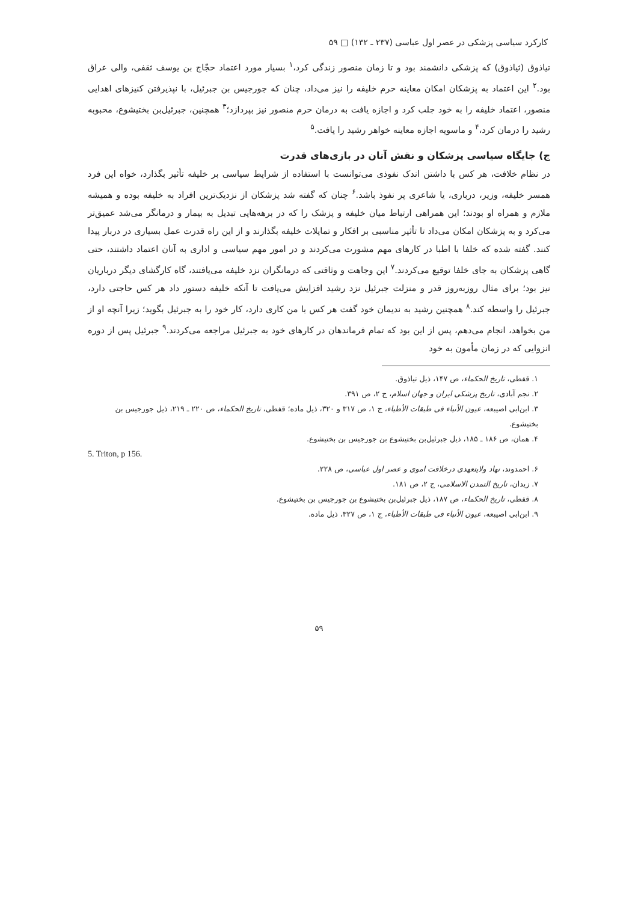کارکرد سیاسی پزشکی در عصر اول عباسی (۲۳۷ ـ ۱۳۲) □ ۵۹
تیاذوق (ثیاذوق) که پزشکی دانشمند بود و تا زمان منصور زندگی کرد،<sup>۱</sup> بسیار مورد اعتماد حجّاج بن یوسف ثقفی، والی عراق بود.<sup>۲</sup> این اعتماد به پزشکان امکان معاینه حرم خلیفه را نیز می‌داد، چنان که جورجیس بن جبرئیل، با نپذیرفتن کنیزهای اهدایی منصور، اعتماد خلیفه را به خود جلب کرد و اجازه یافت به درمان حرم منصور نیز بپردازد؛<sup>۳</sup> همچنین، جبرئیل‌بن بختیشوع، محبوبه رشید را درمان کرد،<sup>۴</sup> و ماسویه اجازه معاینه خواهر رشید را یافت.<sup>۵</sup>
ج) جایگاه سیاسی پزشکان و نقش آنان در بازی‌های قدرت
در نظام خلافت، هر کس با داشتن اندک نفوذی می‌توانست با استفاده از شرایط سیاسی بر خلیفه تأثیر بگذارد، خواه این فرد همسر خلیفه، وزیر، درباری، یا شاعری پر نفوذ باشد.<sup>۶</sup> چنان که گفته شد پزشکان از نزدیک‌ترین افراد به خلیفه بوده و همیشه ملازم و همراه او بودند؛ این همراهی ارتباط میان خلیفه و پزشک را که در برهه‌هایی تبدیل به بیمار و درمانگر می‌شد عمیق‌تر می‌کرد و به پزشکان امکان می‌داد تا تأثیر مناسبی بر افکار و تمایلات خلیفه بگذارند و از این راه قدرت عمل بسیاری در دربار پیدا کنند. گفته شده که خلفا با اطبا در کارهای مهم مشورت می‌کردند و در امور مهم سیاسی و اداری به آنان اعتماد داشتند، حتی گاهی پزشکان به جای خلفا توقیع می‌کردند.<sup>۷</sup> این وجاهت و وثاقتی که درمانگران نزد خلیفه می‌یافتند، گاه کارگشای دیگر درباریان نیز بود؛ برای مثال روزبه‌روز قدر و منزلت جبرئیل نزد رشید افزایش می‌یافت تا آنکه خلیفه دستور داد هر کس حاجتی دارد، جبرئیل را واسطه کند.<sup>۸</sup> همچنین رشید به ندیمان خود گفت هر کس با من کاری دارد، کار خود را به جبرئیل بگوید؛ زیرا آنچه او از من بخواهد، انجام می‌دهم، پس از این بود که تمام فرماندهان در کارهای خود به جبرئیل مراجعه می‌کردند.<sup>۹</sup> جبرئیل پس از دوره انزوایی که در زمان مأمون به خود
۱. قفطی، تاریخ الحکماء، ص ۱۴۷، ذیل تیاذوق.
۲. نجم آبادی، تاریخ پزشکی ایران و جهان اسلام، ج ۲، ص ۳۹۱.
۳. ابن‌ابی اصیبعه، عیون الأنباء فی طبقات الأطباء، ج ۱، ص ۳۱۷ و ۳۲۰، ذیل ماده؛ قفطی، تاریخ الحکماء، ص ۲۲۰ ـ ۲۱۹، ذیل جورجیس بن بختیشوع.
۴. همان، ص ۱۸۶ ـ ۱۸۵، ذیل جبرئیل‌بن بختیشوع بن جورجیس بن بختیشوع.
5. Triton, p 156.
۶. احمدوند، نهاد ولایتعهدی درخلافت اموی و عصر اول عباسی، ص ۲۲۸.
۷. زیدان، تاریخ التمدن الاسلامی، ج ۲، ص ۱۸۱.
۸. قفطی، تاریخ الحکماء، ص ۱۸۷، ذیل جبرئیل‌بن بختیشوع بن جورجیس بن بختیشوع.
۹. ابن‌ابی اصیبعه، عیون الأنباء فی طبقات الأطباء، ج ۱، ص ۳۲۷، ذیل ماده.
۵۹